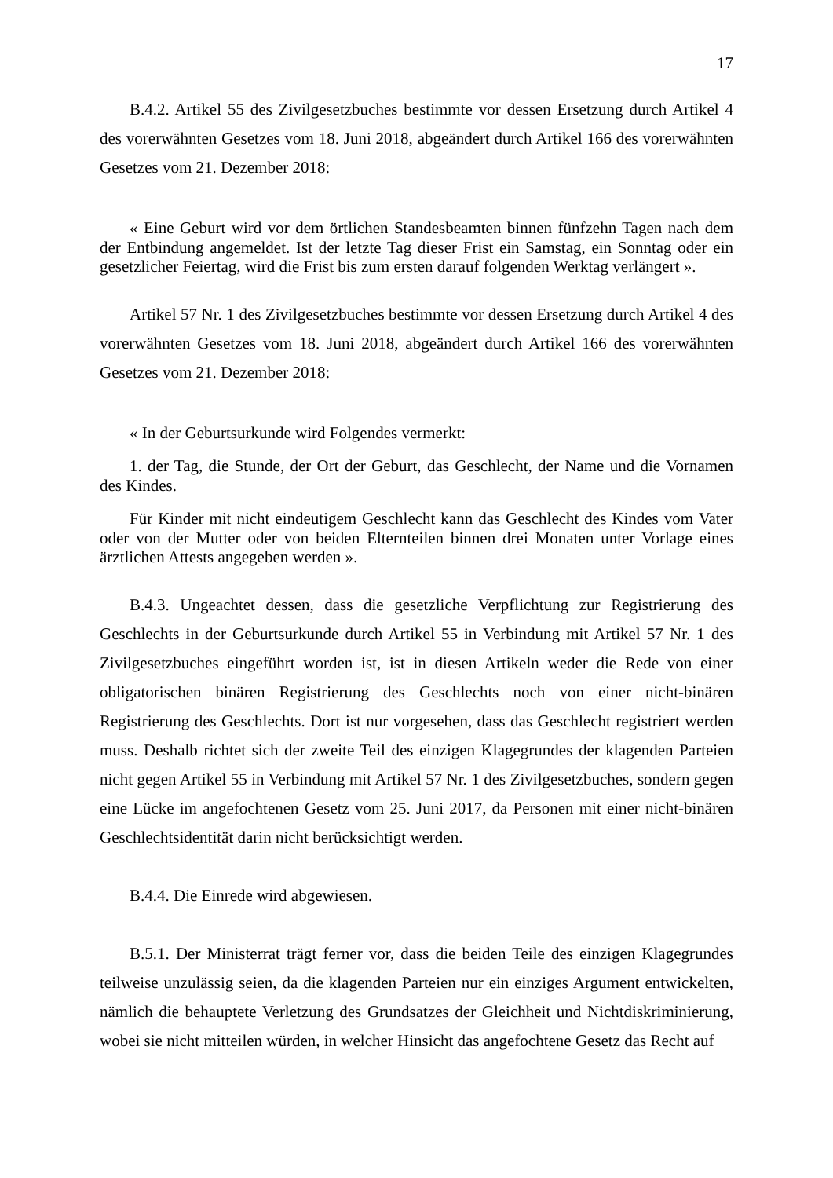17
B.4.2. Artikel 55 des Zivilgesetzbuches bestimmte vor dessen Ersetzung durch Artikel 4 des vorerwähnten Gesetzes vom 18. Juni 2018, abgeändert durch Artikel 166 des vorerwähnten Gesetzes vom 21. Dezember 2018:
« Eine Geburt wird vor dem örtlichen Standesbeamten binnen fünfzehn Tagen nach dem der Entbindung angemeldet. Ist der letzte Tag dieser Frist ein Samstag, ein Sonntag oder ein gesetzlicher Feiertag, wird die Frist bis zum ersten darauf folgenden Werktag verlängert ».
Artikel 57 Nr. 1 des Zivilgesetzbuches bestimmte vor dessen Ersetzung durch Artikel 4 des vorerwähnten Gesetzes vom 18. Juni 2018, abgeändert durch Artikel 166 des vorerwähnten Gesetzes vom 21. Dezember 2018:
« In der Geburtsurkunde wird Folgendes vermerkt:
1. der Tag, die Stunde, der Ort der Geburt, das Geschlecht, der Name und die Vornamen des Kindes.
Für Kinder mit nicht eindeutigem Geschlecht kann das Geschlecht des Kindes vom Vater oder von der Mutter oder von beiden Elternteilen binnen drei Monaten unter Vorlage eines ärztlichen Attests angegeben werden ».
B.4.3. Ungeachtet dessen, dass die gesetzliche Verpflichtung zur Registrierung des Geschlechts in der Geburtsurkunde durch Artikel 55 in Verbindung mit Artikel 57 Nr. 1 des Zivilgesetzbuches eingeführt worden ist, ist in diesen Artikeln weder die Rede von einer obligatorischen binären Registrierung des Geschlechts noch von einer nicht-binären Registrierung des Geschlechts. Dort ist nur vorgesehen, dass das Geschlecht registriert werden muss. Deshalb richtet sich der zweite Teil des einzigen Klagegrundes der klagenden Parteien nicht gegen Artikel 55 in Verbindung mit Artikel 57 Nr. 1 des Zivilgesetzbuches, sondern gegen eine Lücke im angefochtenen Gesetz vom 25. Juni 2017, da Personen mit einer nicht-binären Geschlechtsidentität darin nicht berücksichtigt werden.
B.4.4. Die Einrede wird abgewiesen.
B.5.1. Der Ministerrat trägt ferner vor, dass die beiden Teile des einzigen Klagegrundes teilweise unzulässig seien, da die klagenden Parteien nur ein einziges Argument entwickelten, nämlich die behauptete Verletzung des Grundsatzes der Gleichheit und Nichtdiskriminierung, wobei sie nicht mitteilen würden, in welcher Hinsicht das angefochtene Gesetz das Recht auf